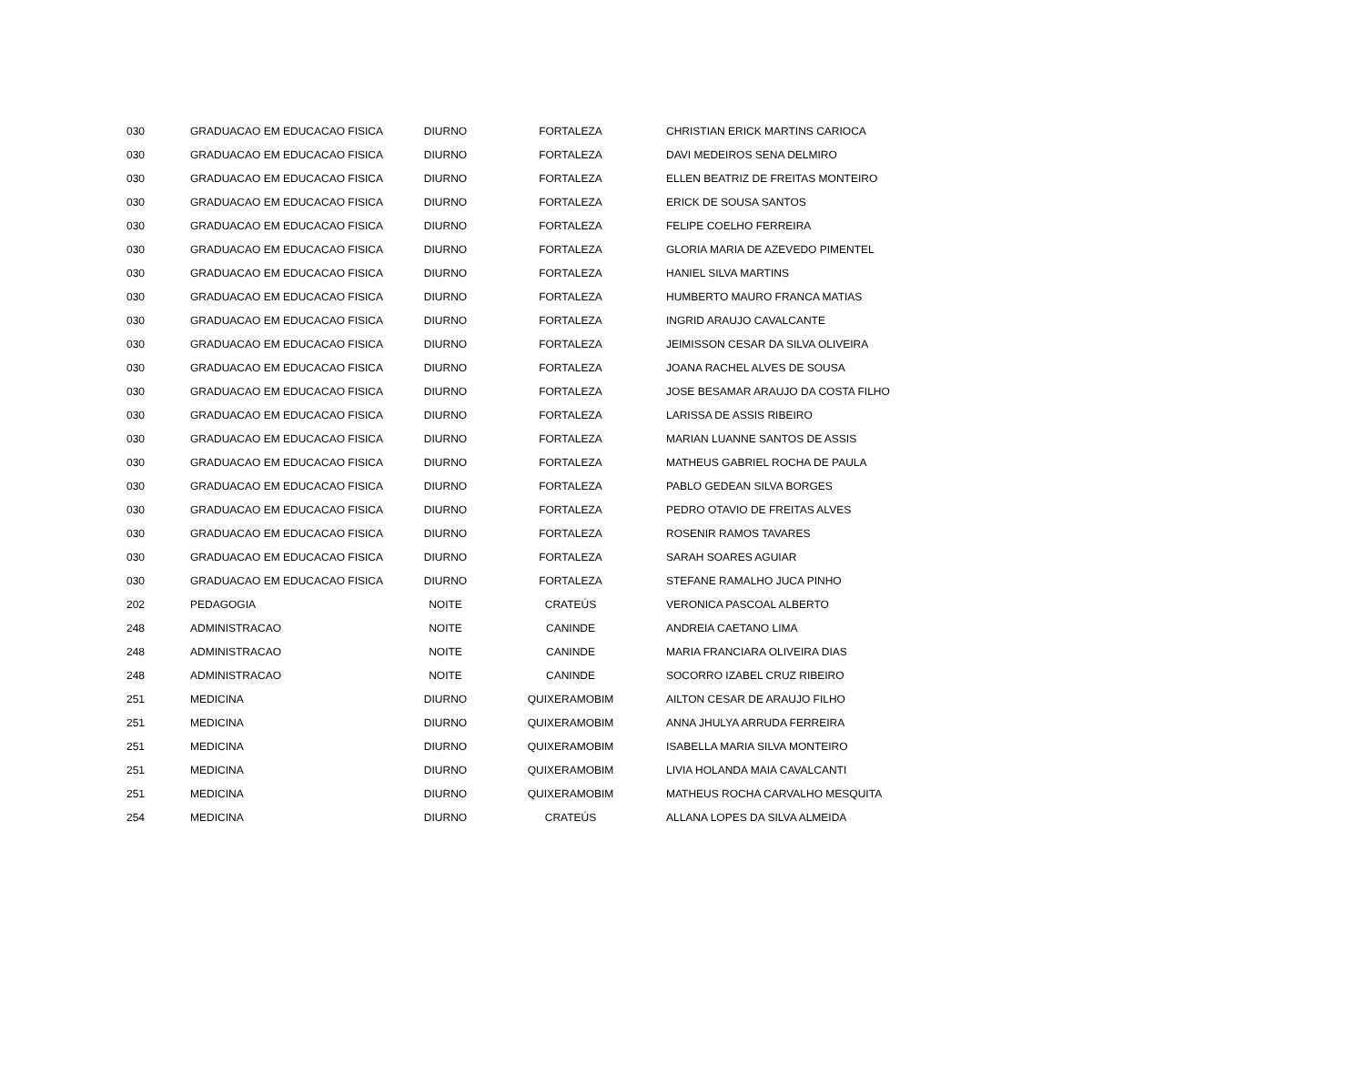| 030 | GRADUACAO EM EDUCACAO FISICA | DIURNO | FORTALEZA | CHRISTIAN ERICK MARTINS CARIOCA |
| 030 | GRADUACAO EM EDUCACAO FISICA | DIURNO | FORTALEZA | DAVI MEDEIROS SENA DELMIRO |
| 030 | GRADUACAO EM EDUCACAO FISICA | DIURNO | FORTALEZA | ELLEN BEATRIZ DE FREITAS MONTEIRO |
| 030 | GRADUACAO EM EDUCACAO FISICA | DIURNO | FORTALEZA | ERICK DE SOUSA SANTOS |
| 030 | GRADUACAO EM EDUCACAO FISICA | DIURNO | FORTALEZA | FELIPE COELHO FERREIRA |
| 030 | GRADUACAO EM EDUCACAO FISICA | DIURNO | FORTALEZA | GLORIA MARIA DE AZEVEDO PIMENTEL |
| 030 | GRADUACAO EM EDUCACAO FISICA | DIURNO | FORTALEZA | HANIEL SILVA MARTINS |
| 030 | GRADUACAO EM EDUCACAO FISICA | DIURNO | FORTALEZA | HUMBERTO MAURO FRANCA MATIAS |
| 030 | GRADUACAO EM EDUCACAO FISICA | DIURNO | FORTALEZA | INGRID ARAUJO CAVALCANTE |
| 030 | GRADUACAO EM EDUCACAO FISICA | DIURNO | FORTALEZA | JEIMISSON CESAR DA SILVA OLIVEIRA |
| 030 | GRADUACAO EM EDUCACAO FISICA | DIURNO | FORTALEZA | JOANA RACHEL ALVES DE SOUSA |
| 030 | GRADUACAO EM EDUCACAO FISICA | DIURNO | FORTALEZA | JOSE BESAMAR ARAUJO DA COSTA FILHO |
| 030 | GRADUACAO EM EDUCACAO FISICA | DIURNO | FORTALEZA | LARISSA DE ASSIS RIBEIRO |
| 030 | GRADUACAO EM EDUCACAO FISICA | DIURNO | FORTALEZA | MARIAN LUANNE SANTOS DE ASSIS |
| 030 | GRADUACAO EM EDUCACAO FISICA | DIURNO | FORTALEZA | MATHEUS GABRIEL ROCHA DE PAULA |
| 030 | GRADUACAO EM EDUCACAO FISICA | DIURNO | FORTALEZA | PABLO GEDEAN SILVA BORGES |
| 030 | GRADUACAO EM EDUCACAO FISICA | DIURNO | FORTALEZA | PEDRO OTAVIO DE FREITAS ALVES |
| 030 | GRADUACAO EM EDUCACAO FISICA | DIURNO | FORTALEZA | ROSENIR RAMOS TAVARES |
| 030 | GRADUACAO EM EDUCACAO FISICA | DIURNO | FORTALEZA | SARAH SOARES AGUIAR |
| 030 | GRADUACAO EM EDUCACAO FISICA | DIURNO | FORTALEZA | STEFANE RAMALHO JUCA PINHO |
| 202 | PEDAGOGIA | NOITE | CRATEÚS | VERONICA PASCOAL ALBERTO |
| 248 | ADMINISTRACAO | NOITE | CANINDE | ANDREIA CAETANO LIMA |
| 248 | ADMINISTRACAO | NOITE | CANINDE | MARIA FRANCIARA OLIVEIRA DIAS |
| 248 | ADMINISTRACAO | NOITE | CANINDE | SOCORRO IZABEL CRUZ RIBEIRO |
| 251 | MEDICINA | DIURNO | QUIXERAMOBIM | AILTON CESAR DE ARAUJO FILHO |
| 251 | MEDICINA | DIURNO | QUIXERAMOBIM | ANNA JHULYA ARRUDA FERREIRA |
| 251 | MEDICINA | DIURNO | QUIXERAMOBIM | ISABELLA MARIA SILVA MONTEIRO |
| 251 | MEDICINA | DIURNO | QUIXERAMOBIM | LIVIA HOLANDA MAIA CAVALCANTI |
| 251 | MEDICINA | DIURNO | QUIXERAMOBIM | MATHEUS ROCHA CARVALHO MESQUITA |
| 254 | MEDICINA | DIURNO | CRATEÚS | ALLANA LOPES DA SILVA ALMEIDA |